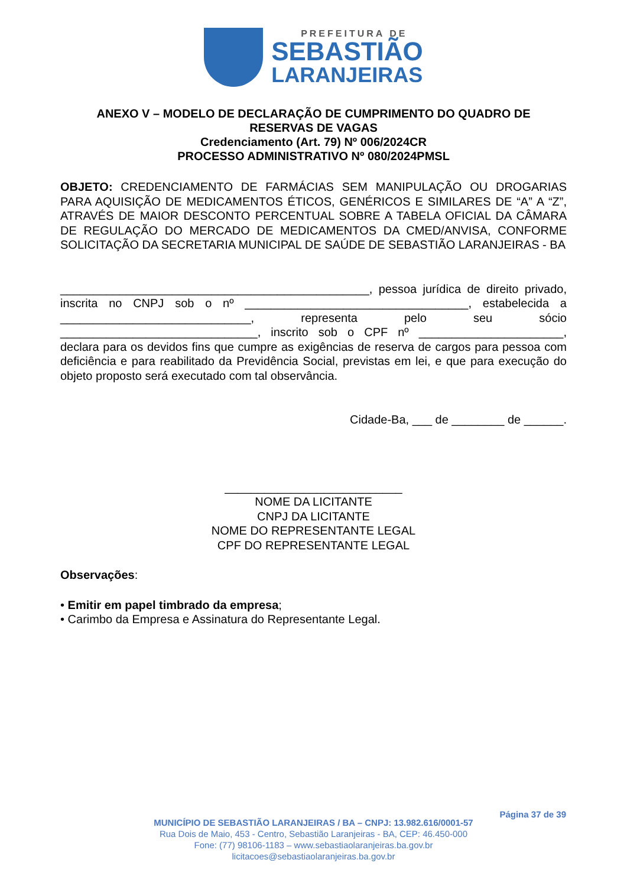PREFEITURA DE
SEBASTIÃO
LARANJEIRAS
ANEXO V – MODELO DE DECLARAÇÃO DE CUMPRIMENTO DO QUADRO DE
RESERVAS DE VAGAS
Credenciamento (Art. 79) Nº 006/2024CR
PROCESSO ADMINISTRATIVO Nº 080/2024PMSL
OBJETO: CREDENCIAMENTO DE FARMÁCIAS SEM MANIPULAÇÃO OU DROGARIAS PARA AQUISIÇÃO DE MEDICAMENTOS ÉTICOS, GENÉRICOS E SIMILARES DE “A” A “Z”, ATRAVÉS DE MAIOR DESCONTO PERCENTUAL SOBRE A TABELA OFICIAL DA CÂMARA DE REGULAÇÃO DO MERCADO DE MEDICAMENTOS DA CMED/ANVISA, CONFORME SOLICITAÇÃO DA SECRETARIA MUNICIPAL DE SAÚDE DE SEBASTIÃO LARANJEIRAS - BA
_______________________________________________, pessoa jurídica de direito privado, inscrita no CNPJ sob o nº __________________________________, estabelecida a _____________________________, representa pelo seu sócio ______________________________, inscrito sob o CPF nº ______________________, declara para os devidos fins que cumpre as exigências de reserva de cargos para pessoa com deficiência e para reabilitado da Previdência Social, previstas em lei, e que para execução do objeto proposto será executado com tal observância.
Cidade-Ba, ___ de ________ de ______.
___________________________
NOME DA LICITANTE
CNPJ DA LICITANTE
NOME DO REPRESENTANTE LEGAL
CPF DO REPRESENTANTE LEGAL
Observações:
• Emitir em papel timbrado da empresa;
• Carimbo da Empresa e Assinatura do Representante Legal.
Página 37 de 39
MUNICÍPIO DE SEBASTIÃO LARANJEIRAS / BA – CNPJ: 13.982.616/0001-57
Rua Dois de Maio, 453 - Centro, Sebastião Laranjeiras - BA, CEP: 46.450-000
Fone: (77) 98106-1183 – www.sebastiaolaranjeiras.ba.gov.br
licitacoes@sebastiaolaranjeiras.ba.gov.br